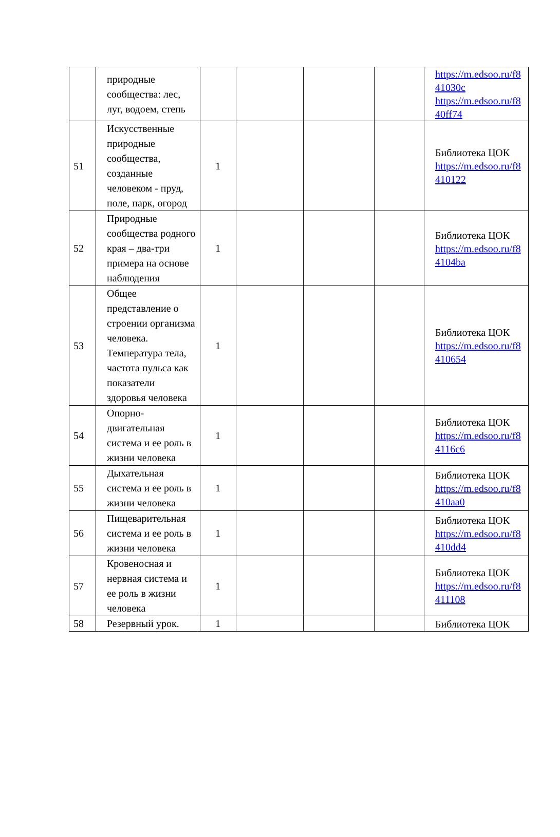| | природные сообщества: лес, луг, водоем, степь | | | | | https://m.edsoo.ru/f8 41030c https://m.edsoo.ru/f8 40ff74 |
| 51 | Искусственные природные сообщества, созданные человеком - пруд, поле, парк, огород | 1 | | | | Библиотека ЦОК https://m.edsoo.ru/f8 410122 |
| 52 | Природные сообщества родного края – два-три примера на основе наблюдения | 1 | | | | Библиотека ЦОК https://m.edsoo.ru/f8 4104ba |
| 53 | Общее представление о строении организма человека. Температура тела, частота пульса как показатели здоровья человека | 1 | | | | Библиотека ЦОК https://m.edsoo.ru/f8 410654 |
| 54 | Опорно-двигательная система и ее роль в жизни человека | 1 | | | | Библиотека ЦОК https://m.edsoo.ru/f8 4116c6 |
| 55 | Дыхательная система и ее роль в жизни человека | 1 | | | | Библиотека ЦОК https://m.edsoo.ru/f8 410aa0 |
| 56 | Пищеварительная система и ее роль в жизни человека | 1 | | | | Библиотека ЦОК https://m.edsoo.ru/f8 410dd4 |
| 57 | Кровеносная и нервная система и ее роль в жизни человека | 1 | | | | Библиотека ЦОК https://m.edsoo.ru/f8 411108 |
| 58 | Резервный урок. | 1 | | | | Библиотека ЦОК |